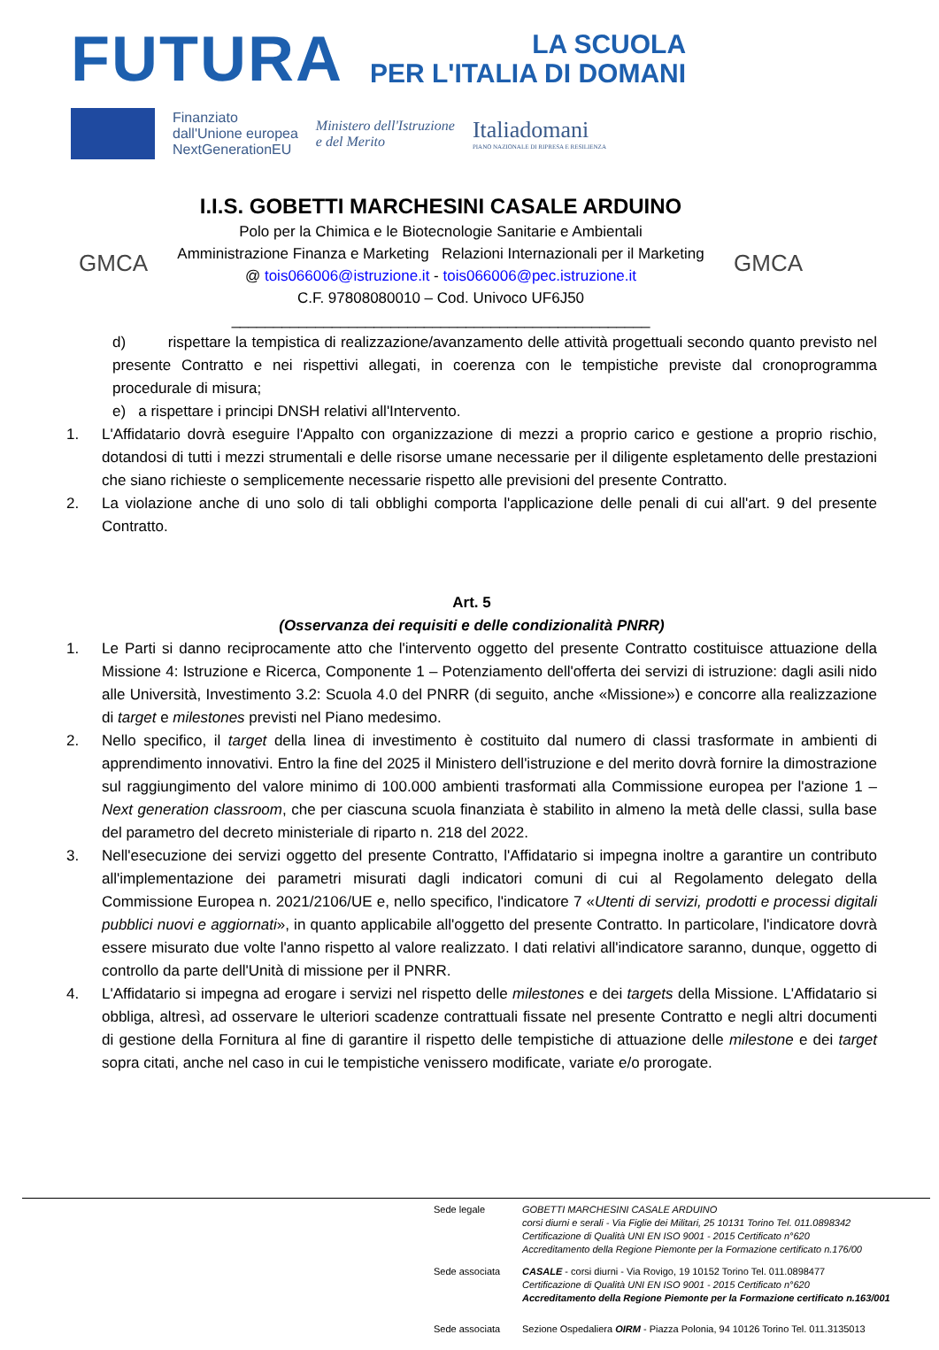FUTURA LA SCUOLA
PER L'ITALIA DI DOMANI
Finanziato
dall'Unione europea
NextGenerationEU
Ministero dell'Istruzione
e del Merito
Italiadomani
PIANO NAZIONALE DI RIPRESA E RESILIENZA
GMCA
I.I.S. GOBETTI MARCHESINI CASALE ARDUINO
Polo per la Chimica e le Biotecnologie Sanitarie e Ambientali
Amministrazione Finanza e Marketing Relazioni Internazionali per il Marketing
@ tois066006@istruzione.it - tois066006@pec.istruzione.it
C.F. 97808080010 – Cod. Univoco UF6J50
__________________________________________________
GMCA
d) rispettare la tempistica di realizzazione/avanzamento delle attività progettuali secondo quanto previsto nel presente Contratto e nei rispettivi allegati, in coerenza con le tempistiche previste dal cronoprogramma procedurale di misura;
e) a rispettare i principi DNSH relativi all'Intervento.
1. L'Affidatario dovrà eseguire l'Appalto con organizzazione di mezzi a proprio carico e gestione a proprio rischio, dotandosi di tutti i mezzi strumentali e delle risorse umane necessarie per il diligente espletamento delle prestazioni che siano richieste o semplicemente necessarie rispetto alle previsioni del presente Contratto.
2. La violazione anche di uno solo di tali obblighi comporta l'applicazione delle penali di cui all'art. 9 del presente Contratto.
Art. 5
(Osservanza dei requisiti e delle condizionalità PNRR)
1. Le Parti si danno reciprocamente atto che l'intervento oggetto del presente Contratto costituisce attuazione della Missione 4: Istruzione e Ricerca, Componente 1 – Potenziamento dell'offerta dei servizi di istruzione: dagli asili nido alle Università, Investimento 3.2: Scuola 4.0 del PNRR (di seguito, anche «Missione») e concorre alla realizzazione di target e milestones previsti nel Piano medesimo.
2. Nello specifico, il target della linea di investimento è costituito dal numero di classi trasformate in ambienti di apprendimento innovativi. Entro la fine del 2025 il Ministero dell'istruzione e del merito dovrà fornire la dimostrazione sul raggiungimento del valore minimo di 100.000 ambienti trasformati alla Commissione europea per l'azione 1 – Next generation classroom, che per ciascuna scuola finanziata è stabilito in almeno la metà delle classi, sulla base del parametro del decreto ministeriale di riparto n. 218 del 2022.
3. Nell'esecuzione dei servizi oggetto del presente Contratto, l'Affidatario si impegna inoltre a garantire un contributo all'implementazione dei parametri misurati dagli indicatori comuni di cui al Regolamento delegato della Commissione Europea n. 2021/2106/UE e, nello specifico, l'indicatore 7 «Utenti di servizi, prodotti e processi digitali pubblici nuovi e aggiornati», in quanto applicabile all'oggetto del presente Contratto. In particolare, l'indicatore dovrà essere misurato due volte l'anno rispetto al valore realizzato. I dati relativi all'indicatore saranno, dunque, oggetto di controllo da parte dell'Unità di missione per il PNRR.
4. L'Affidatario si impegna ad erogare i servizi nel rispetto delle milestones e dei targets della Missione. L'Affidatario si obbliga, altresì, ad osservare le ulteriori scadenze contrattuali fissate nel presente Contratto e negli altri documenti di gestione della Fornitura al fine di garantire il rispetto delle tempistiche di attuazione delle milestone e dei target sopra citati, anche nel caso in cui le tempistiche venissero modificate, variate e/o prorogate.
Sede legale GOBETTI MARCHESINI CASALE ARDUINO
corsi diurni e serali - Via Figlie dei Militari, 25 10131 Torino Tel. 011.0898342
Certificazione di Qualità UNI EN ISO 9001 - 2015 Certificato n°620
Accreditamento della Regione Piemonte per la Formazione certificato n.176/00
Sede associata CASALE - corsi diurni - Via Rovigo, 19 10152 Torino Tel. 011.0898477
Certificazione di Qualità UNI EN ISO 9001 - 2015 Certificato n°620
Accreditamento della Regione Piemonte per la Formazione certificato n.163/001
Sede associata Sezione Ospedaliera OIRM - Piazza Polonia, 94 10126 Torino Tel. 011.3135013